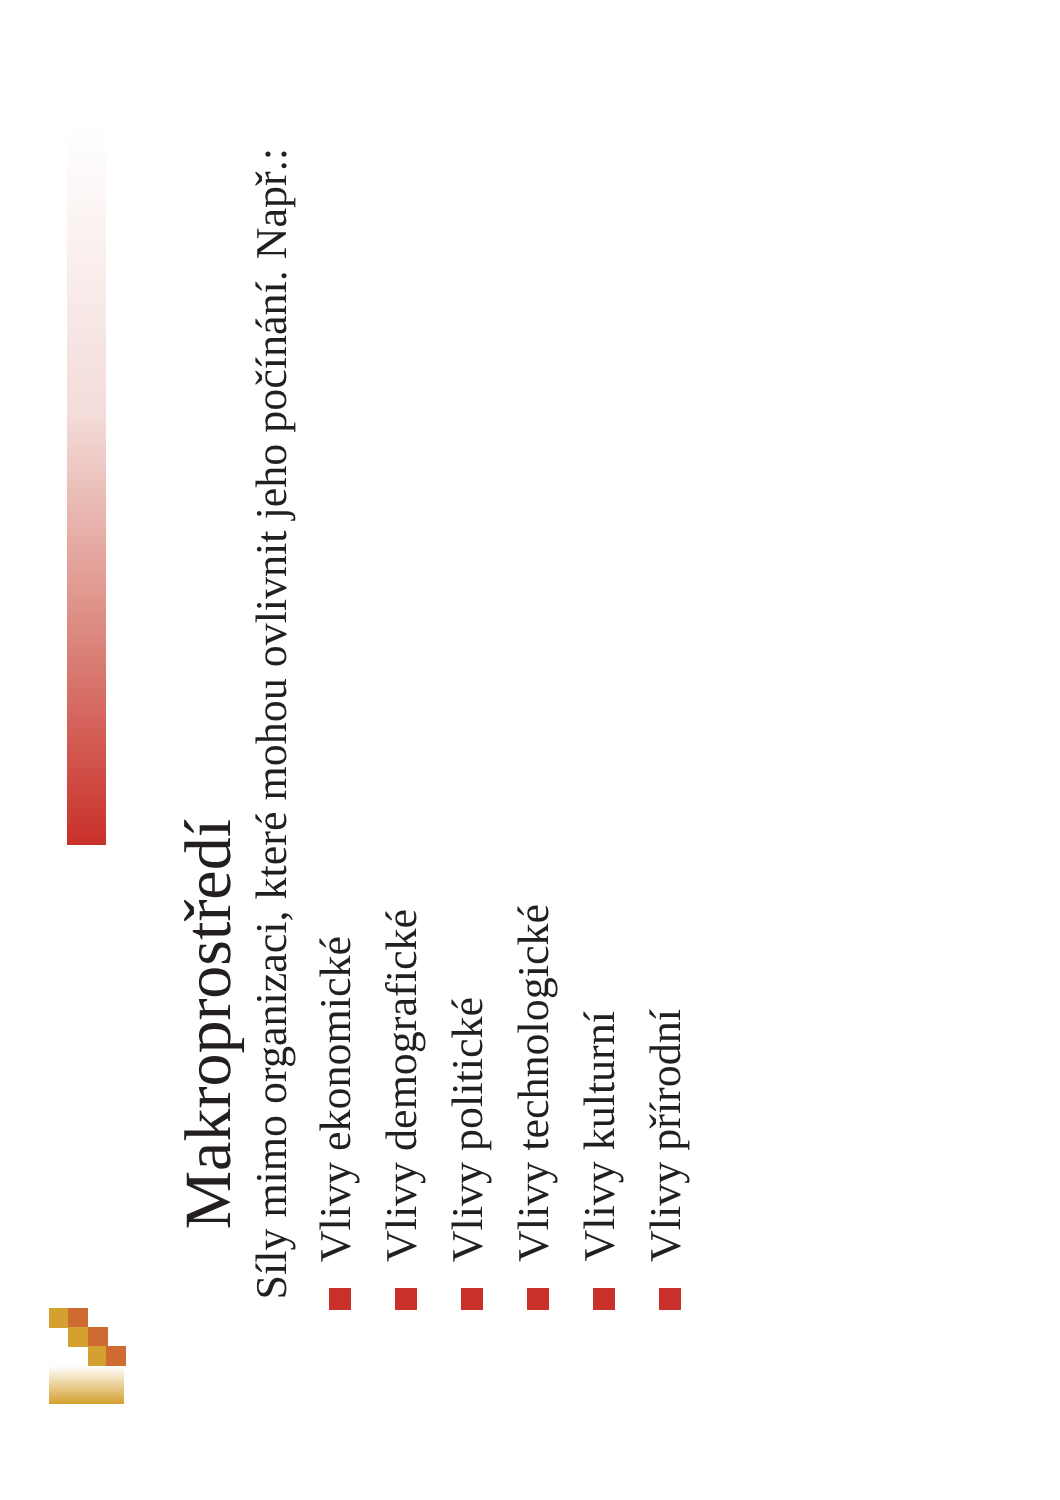Makroprostředí
Síly mimo organizaci, které mohou ovlivnit jeho počínání. Např.:
Vlivy ekonomické
Vlivy demografické
Vlivy politické
Vlivy technologické
Vlivy kulturní
Vlivy přírodní